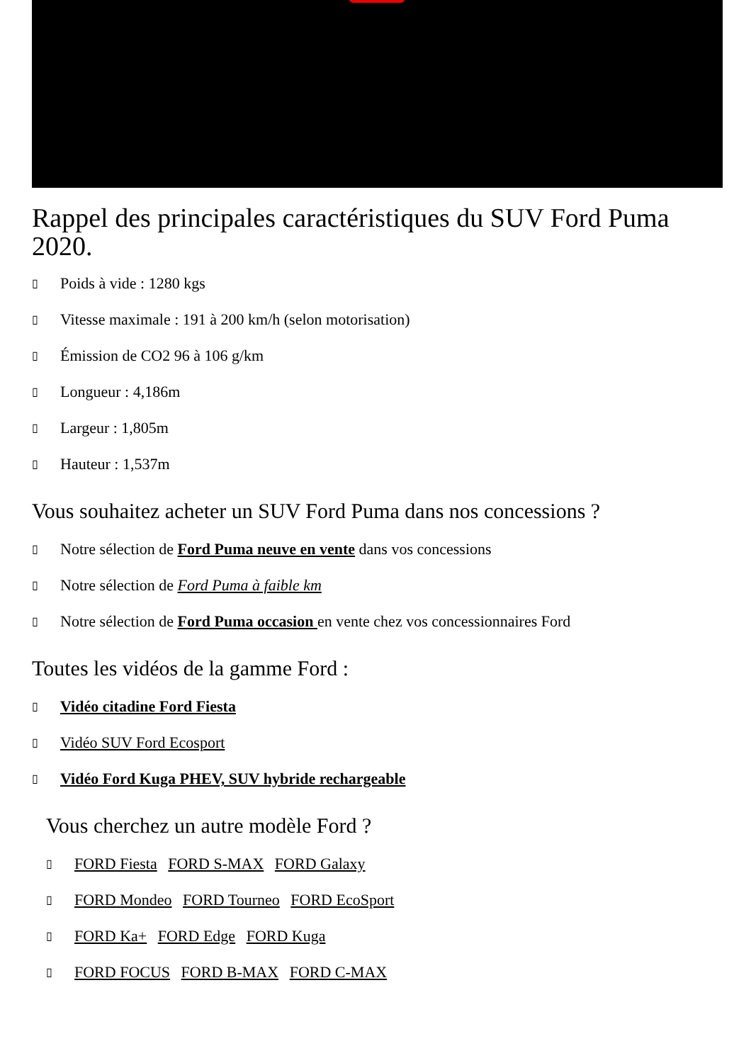Rappel des principales caractéristiques du SUV Ford Puma 2020.
▯ Poids à vide : 1280 kgs
▯ Vitesse maximale : 191 à 200 km/h (selon motorisation)
▯ Émission de CO2 96 à 106 g/km
▯ Longueur : 4,186m
▯ Largeur : 1,805m
▯ Hauteur : 1,537m
Vous souhaitez acheter un SUV Ford Puma dans nos concessions ?
▯ Notre sélection de Ford Puma neuve en vente dans vos concessions
▯ Notre sélection de Ford Puma à faible km
▯ Notre sélection de Ford Puma occasion en vente chez vos concessionnaires Ford
Toutes les vidéos de la gamme Ford :
▯ Vidéo citadine Ford Fiesta
▯ Vidéo SUV Ford Ecosport
▯ Vidéo Ford Kuga PHEV, SUV hybride rechargeable
Vous cherchez un autre modèle Ford ?
▯ FORD Fiesta FORD S-MAX FORD Galaxy
▯ FORD Mondeo FORD Tourneo FORD EcoSport
▯ FORD Ka+ FORD Edge FORD Kuga
▯ FORD FOCUS FORD B-MAX FORD C-MAX